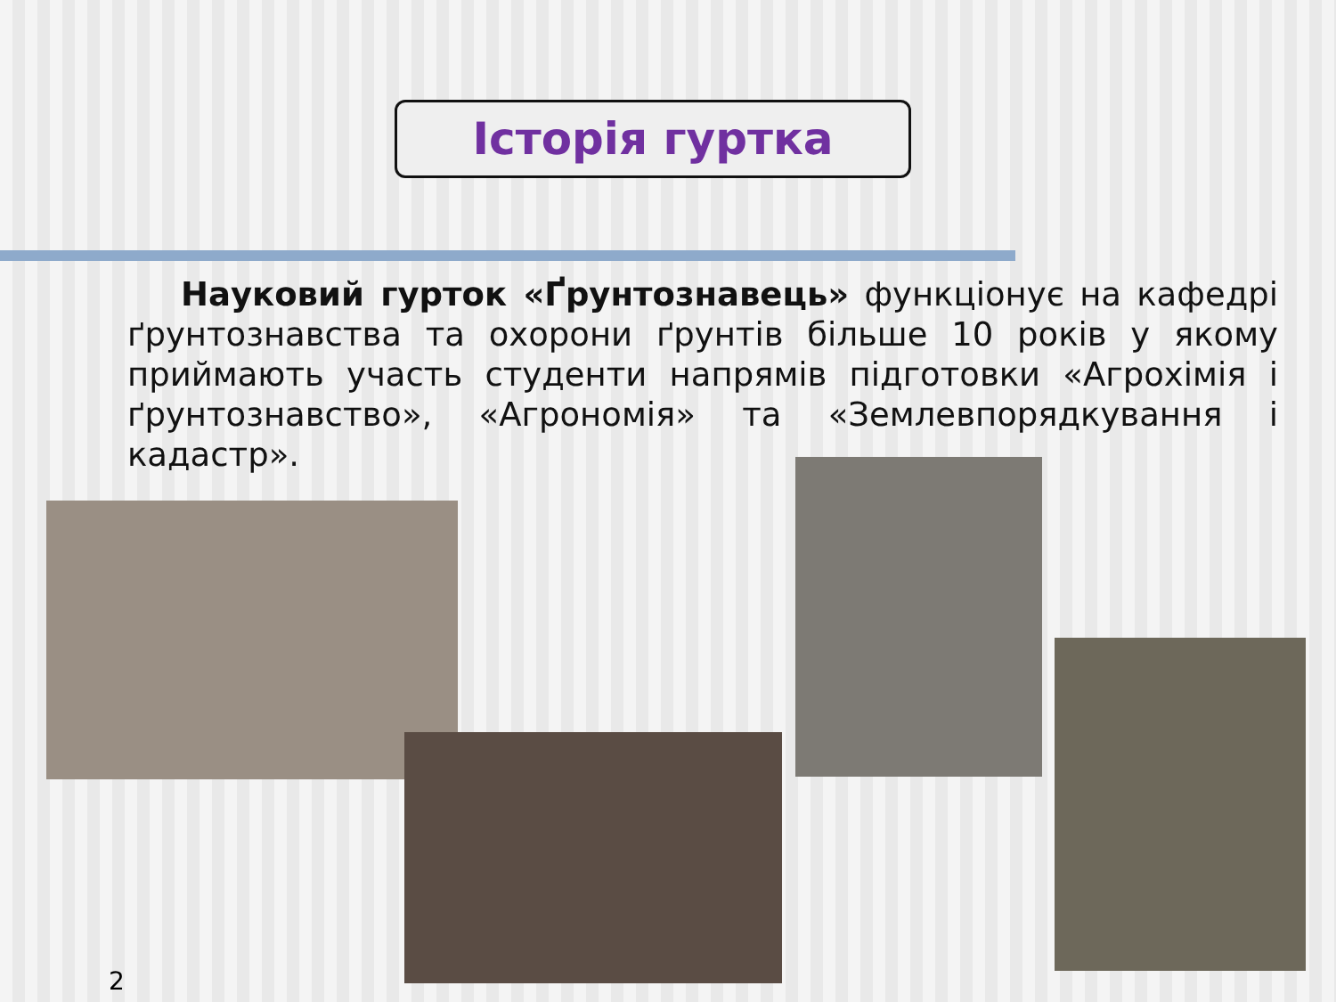Історія гуртка
Науковий гурток «Ґрунтознавець» функціонує на кафедрі ґрунтознавства та охорони ґрунтів більше 10 років у якому приймають участь студенти напрямів підготовки «Агрохімія і ґрунтознавство», «Агрономія» та «Землевпорядкування і кадастр».
2